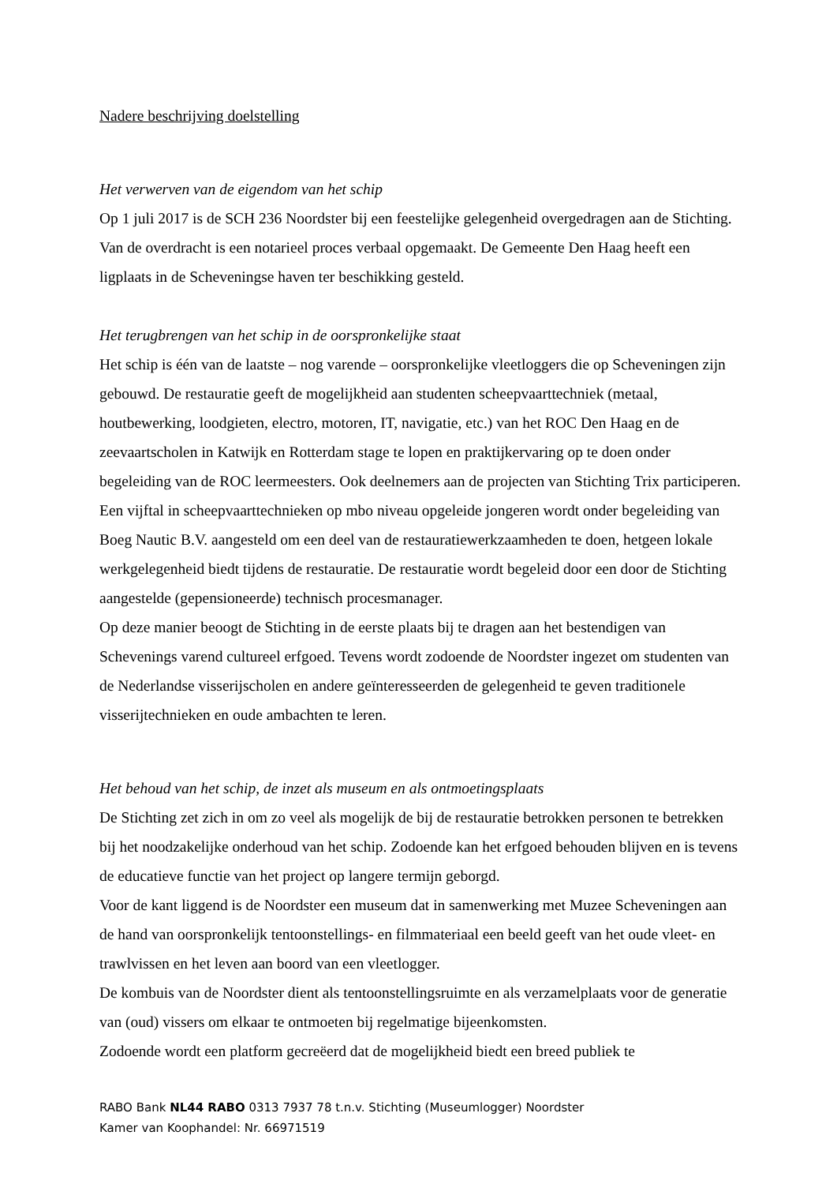Nadere beschrijving doelstelling
Het verwerven van de eigendom van het schip
Op 1 juli 2017 is de SCH 236 Noordster bij een feestelijke gelegenheid overgedragen aan de Stichting. Van de overdracht is een notarieel proces verbaal opgemaakt. De Gemeente Den Haag heeft een ligplaats in de Scheveningse haven ter beschikking gesteld.
Het terugbrengen van het schip in de oorspronkelijke staat
Het schip is één van de laatste – nog varende – oorspronkelijke vleetloggers die op Scheveningen zijn gebouwd. De restauratie geeft de mogelijkheid aan studenten scheepvaarttechniek (metaal, houtbewerking, loodgieten, electro, motoren, IT, navigatie, etc.) van het ROC Den Haag en de zeevaartscholen in Katwijk en Rotterdam stage te lopen en praktijkervaring op te doen onder begeleiding van de ROC leermeesters. Ook deelnemers aan de projecten van Stichting Trix participeren. Een vijftal in scheepvaarttechnieken op mbo niveau opgeleide jongeren wordt onder begeleiding van Boeg Nautic B.V. aangesteld om een deel van de restauratiewerkzaamheden te doen, hetgeen lokale werkgelegenheid biedt tijdens de restauratie. De restauratie wordt begeleid door een door de Stichting aangestelde (gepensioneerde) technisch procesmanager.
Op deze manier beoogt de Stichting in de eerste plaats bij te dragen aan het bestendigen van Schevenings varend cultureel erfgoed. Tevens wordt zodoende de Noordster ingezet om studenten van de Nederlandse visserijscholen en andere geïnteresseerden de gelegenheid te geven traditionele visserijtechnieken en oude ambachten te leren.
Het behoud van het schip, de inzet als museum en als ontmoetingsplaats
De Stichting zet zich in om zo veel als mogelijk de bij de restauratie betrokken personen te betrekken bij het noodzakelijke onderhoud van het schip. Zodoende kan het erfgoed behouden blijven en is tevens de educatieve functie van het project op langere termijn geborgd.
Voor de kant liggend is de Noordster een museum dat in samenwerking met Muzee Scheveningen aan de hand van oorspronkelijk tentoonstellings- en filmmateriaal een beeld geeft van het oude vleet- en trawlvissen en het leven aan boord van een vleetlogger.
De kombuis van de Noordster dient als tentoonstellingsruimte en als verzamelplaats voor de generatie van (oud) vissers om elkaar te ontmoeten bij regelmatige bijeenkomsten.
Zodoende wordt een platform gecreëerd dat de mogelijkheid biedt een breed publiek te
RABO Bank NL44 RABO 0313 7937 78 t.n.v. Stichting (Museumlogger) Noordster
Kamer van Koophandel: Nr. 66971519